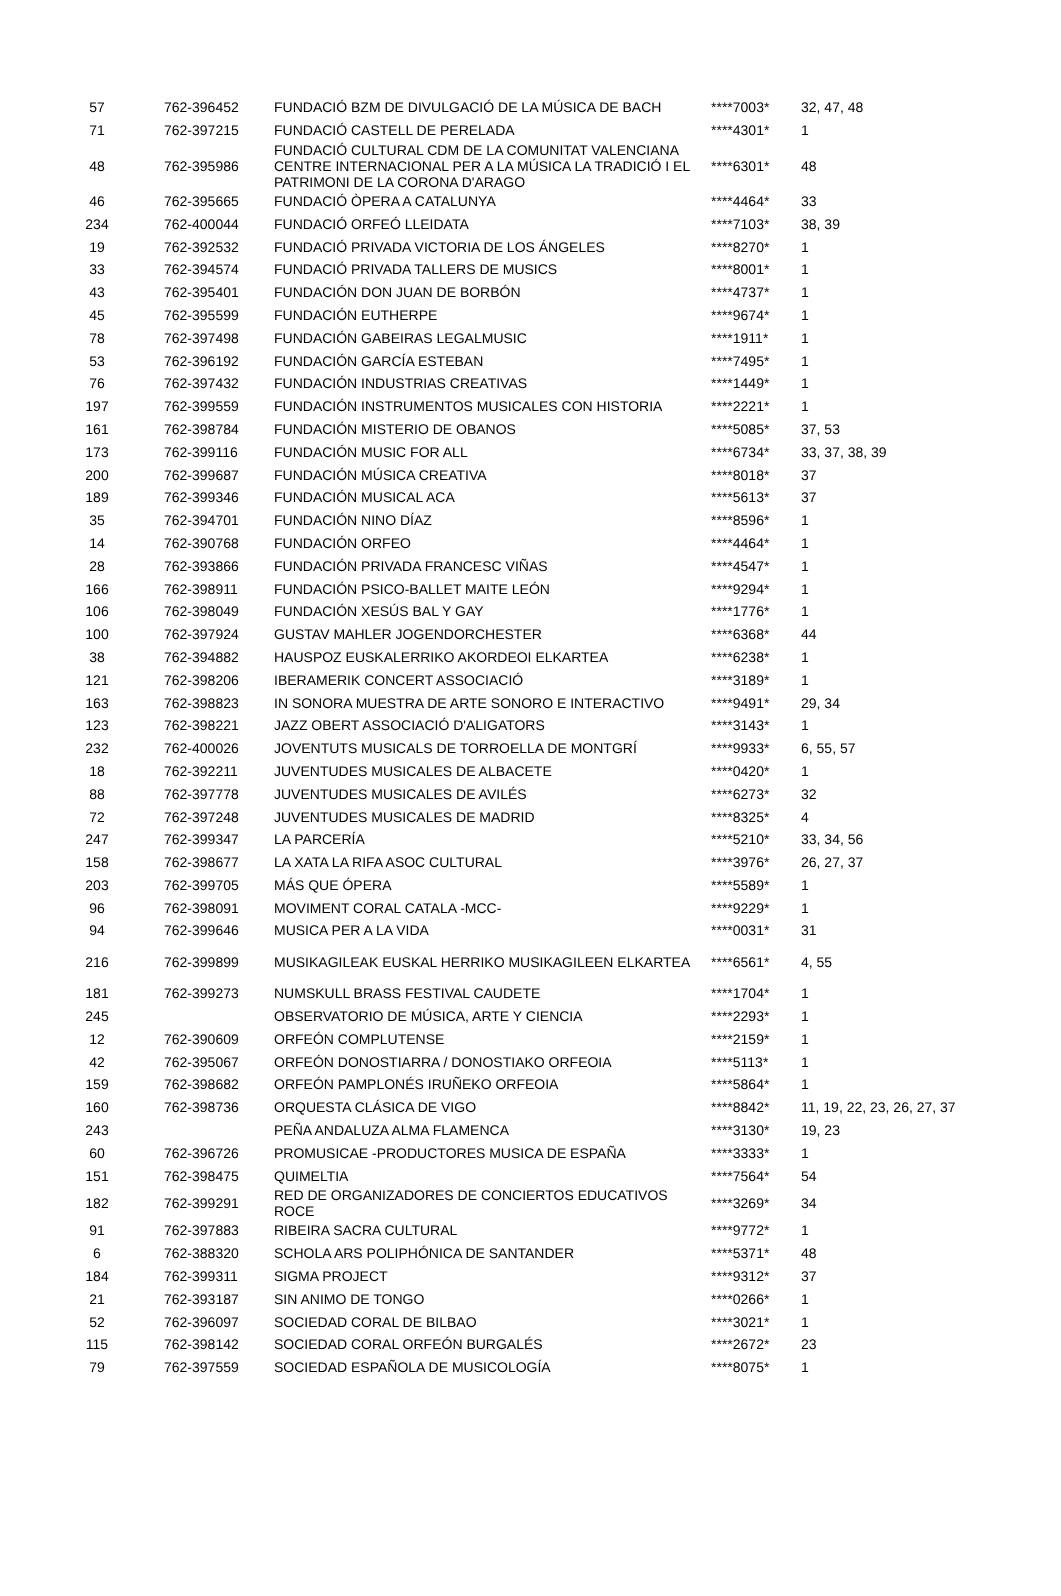| 57 | 762-396452 | FUNDACIÓ BZM DE DIVULGACIÓ DE LA MÚSICA DE BACH | ****7003* | 32, 47, 48 |
| 71 | 762-397215 | FUNDACIÓ CASTELL DE PERELADA | ****4301* | 1 |
| 48 | 762-395986 | FUNDACIÓ CULTURAL CDM DE LA COMUNITAT VALENCIANA CENTRE INTERNACIONAL PER A LA MÚSICA LA TRADICIÓ I EL PATRIMONI DE LA CORONA D'ARAGO | ****6301* | 48 |
| 46 | 762-395665 | FUNDACIÓ ÒPERA A CATALUNYA | ****4464* | 33 |
| 234 | 762-400044 | FUNDACIÓ ORFEÓ LLEIDATA | ****7103* | 38, 39 |
| 19 | 762-392532 | FUNDACIÓ PRIVADA VICTORIA DE LOS ÁNGELES | ****8270* | 1 |
| 33 | 762-394574 | FUNDACIÓ PRIVADA TALLERS DE MUSICS | ****8001* | 1 |
| 43 | 762-395401 | FUNDACIÓN DON JUAN DE BORBÓN | ****4737* | 1 |
| 45 | 762-395599 | FUNDACIÓN EUTHERPE | ****9674* | 1 |
| 78 | 762-397498 | FUNDACIÓN GABEIRAS LEGALMUSIC | ****1911* | 1 |
| 53 | 762-396192 | FUNDACIÓN GARCÍA ESTEBAN | ****7495* | 1 |
| 76 | 762-397432 | FUNDACIÓN INDUSTRIAS CREATIVAS | ****1449* | 1 |
| 197 | 762-399559 | FUNDACIÓN INSTRUMENTOS MUSICALES CON HISTORIA | ****2221* | 1 |
| 161 | 762-398784 | FUNDACIÓN MISTERIO DE OBANOS | ****5085* | 37, 53 |
| 173 | 762-399116 | FUNDACIÓN MUSIC FOR ALL | ****6734* | 33, 37, 38, 39 |
| 200 | 762-399687 | FUNDACIÓN MÚSICA CREATIVA | ****8018* | 37 |
| 189 | 762-399346 | FUNDACIÓN MUSICAL ACA | ****5613* | 37 |
| 35 | 762-394701 | FUNDACIÓN NINO DÍAZ | ****8596* | 1 |
| 14 | 762-390768 | FUNDACIÓN ORFEO | ****4464* | 1 |
| 28 | 762-393866 | FUNDACIÓN PRIVADA FRANCESC VIÑAS | ****4547* | 1 |
| 166 | 762-398911 | FUNDACIÓN PSICO-BALLET MAITE LEÓN | ****9294* | 1 |
| 106 | 762-398049 | FUNDACIÓN XESÚS BAL Y GAY | ****1776* | 1 |
| 100 | 762-397924 | GUSTAV MAHLER JOGENDORCHESTER | ****6368* | 44 |
| 38 | 762-394882 | HAUSPOZ EUSKALERRIKO AKORDEOI ELKARTEA | ****6238* | 1 |
| 121 | 762-398206 | IBERAMERIK CONCERT ASSOCIACIÓ | ****3189* | 1 |
| 163 | 762-398823 | IN SONORA MUESTRA DE ARTE SONORO E INTERACTIVO | ****9491* | 29, 34 |
| 123 | 762-398221 | JAZZ OBERT ASSOCIACIÓ D'ALIGATORS | ****3143* | 1 |
| 232 | 762-400026 | JOVENTUTS MUSICALS DE TORROELLA DE MONTGRÍ | ****9933* | 6, 55, 57 |
| 18 | 762-392211 | JUVENTUDES MUSICALES DE ALBACETE | ****0420* | 1 |
| 88 | 762-397778 | JUVENTUDES MUSICALES DE AVILÉS | ****6273* | 32 |
| 72 | 762-397248 | JUVENTUDES MUSICALES DE MADRID | ****8325* | 4 |
| 247 | 762-399347 | LA PARCERÍA | ****5210* | 33, 34, 56 |
| 158 | 762-398677 | LA XATA LA RIFA ASOC CULTURAL | ****3976* | 26, 27, 37 |
| 203 | 762-399705 | MÁS QUE ÓPERA | ****5589* | 1 |
| 96 | 762-398091 | MOVIMENT CORAL CATALA -MCC- | ****9229* | 1 |
| 94 | 762-399646 | MUSICA PER A LA VIDA | ****0031* | 31 |
| 216 | 762-399899 | MUSIKAGILEAK EUSKAL HERRIKO MUSIKAGILEEN ELKARTEA | ****6561* | 4, 55 |
| 181 | 762-399273 | NUMSKULL BRASS FESTIVAL CAUDETE | ****1704* | 1 |
| 245 | | OBSERVATORIO DE MÚSICA, ARTE Y CIENCIA | ****2293* | 1 |
| 12 | 762-390609 | ORFEÓN COMPLUTENSE | ****2159* | 1 |
| 42 | 762-395067 | ORFEÓN DONOSTIARRA / DONOSTIAKO ORFEOIA | ****5113* | 1 |
| 159 | 762-398682 | ORFEÓN PAMPLONÉS IRUÑEKO ORFEOIA | ****5864* | 1 |
| 160 | 762-398736 | ORQUESTA CLÁSICA DE VIGO | ****8842* | 11, 19, 22, 23, 26, 27, 37 |
| 243 | | PEÑA ANDALUZA ALMA FLAMENCA | ****3130* | 19, 23 |
| 60 | 762-396726 | PROMUSICAE -PRODUCTORES MUSICA DE ESPAÑA | ****3333* | 1 |
| 151 | 762-398475 | QUIMELTIA | ****7564* | 54 |
| 182 | 762-399291 | RED DE ORGANIZADORES DE CONCIERTOS EDUCATIVOS ROCE | ****3269* | 34 |
| 91 | 762-397883 | RIBEIRA SACRA CULTURAL | ****9772* | 1 |
| 6 | 762-388320 | SCHOLA ARS POLIPHÓNICA DE SANTANDER | ****5371* | 48 |
| 184 | 762-399311 | SIGMA PROJECT | ****9312* | 37 |
| 21 | 762-393187 | SIN ANIMO DE TONGO | ****0266* | 1 |
| 52 | 762-396097 | SOCIEDAD CORAL DE BILBAO | ****3021* | 1 |
| 115 | 762-398142 | SOCIEDAD CORAL ORFEÓN BURGALÉS | ****2672* | 23 |
| 79 | 762-397559 | SOCIEDAD ESPAÑOLA DE MUSICOLOGÍA | ****8075* | 1 |